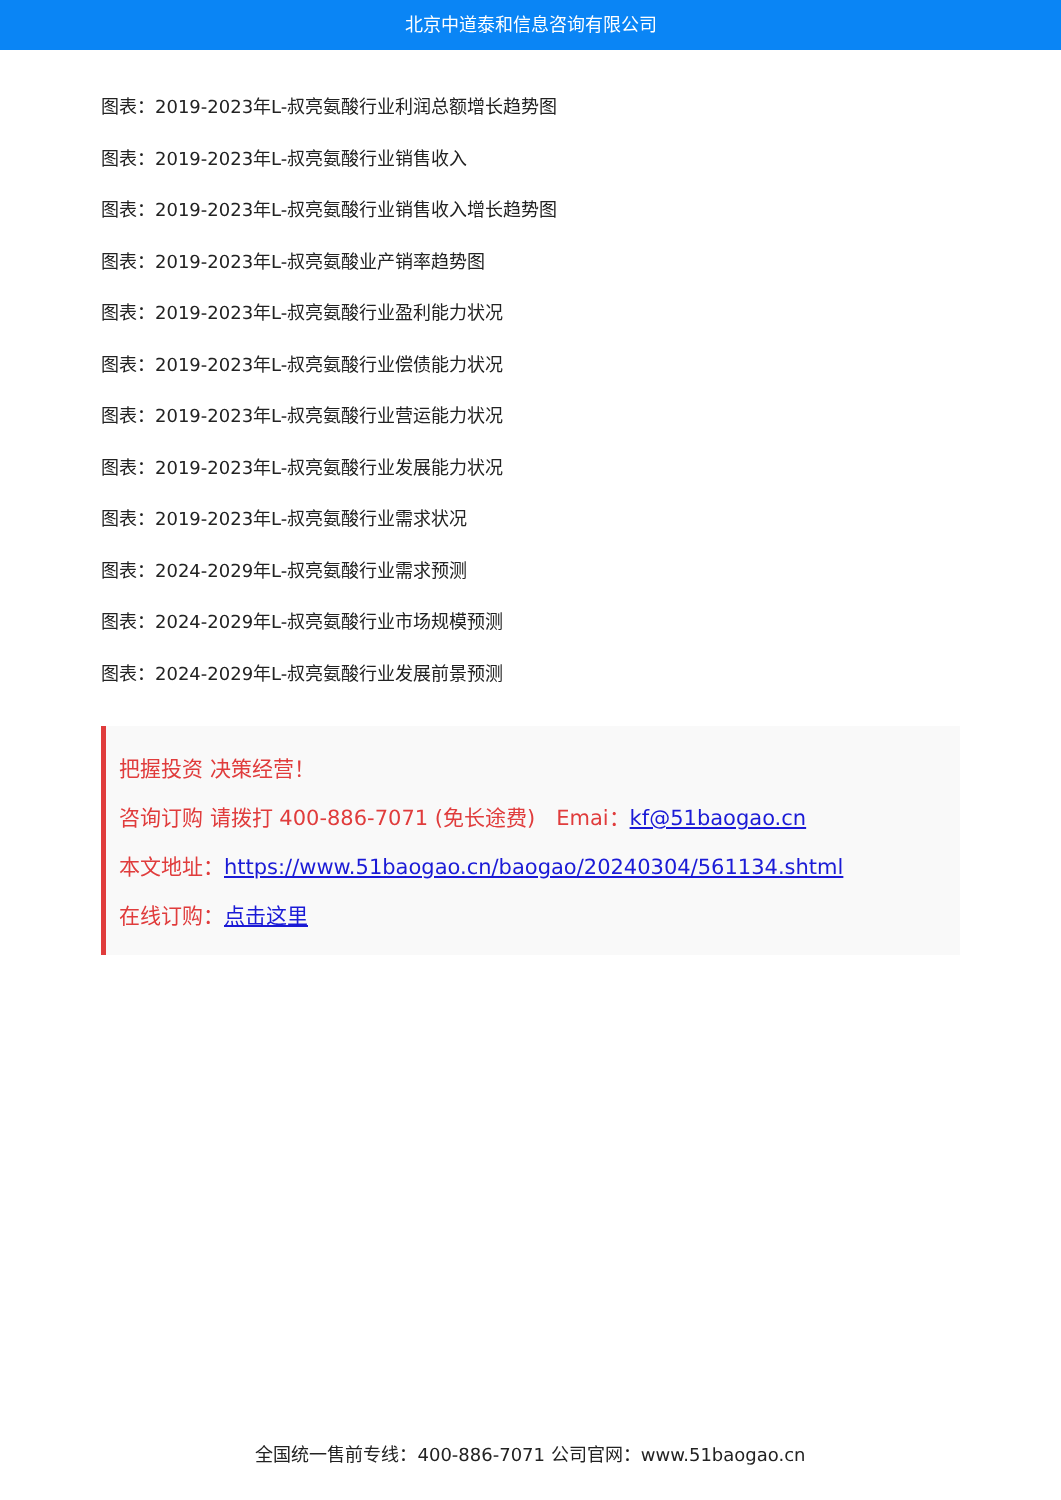北京中道泰和信息咨询有限公司
图表：2019-2023年L-叔亮氨酸行业利润总额增长趋势图
图表：2019-2023年L-叔亮氨酸行业销售收入
图表：2019-2023年L-叔亮氨酸行业销售收入增长趋势图
图表：2019-2023年L-叔亮氨酸业产销率趋势图
图表：2019-2023年L-叔亮氨酸行业盈利能力状况
图表：2019-2023年L-叔亮氨酸行业偿债能力状况
图表：2019-2023年L-叔亮氨酸行业营运能力状况
图表：2019-2023年L-叔亮氨酸行业发展能力状况
图表：2019-2023年L-叔亮氨酸行业需求状况
图表：2024-2029年L-叔亮氨酸行业需求预测
图表：2024-2029年L-叔亮氨酸行业市场规模预测
图表：2024-2029年L-叔亮氨酸行业发展前景预测
把握投资 决策经营！
咨询订购 请拨打 400-886-7071 (免长途费)　Emai：kf@51baogao.cn
本文地址：https://www.51baogao.cn/baogao/20240304/561134.shtml
在线订购：点击这里
全国统一售前专线：400-886-7071 公司官网：www.51baogao.cn